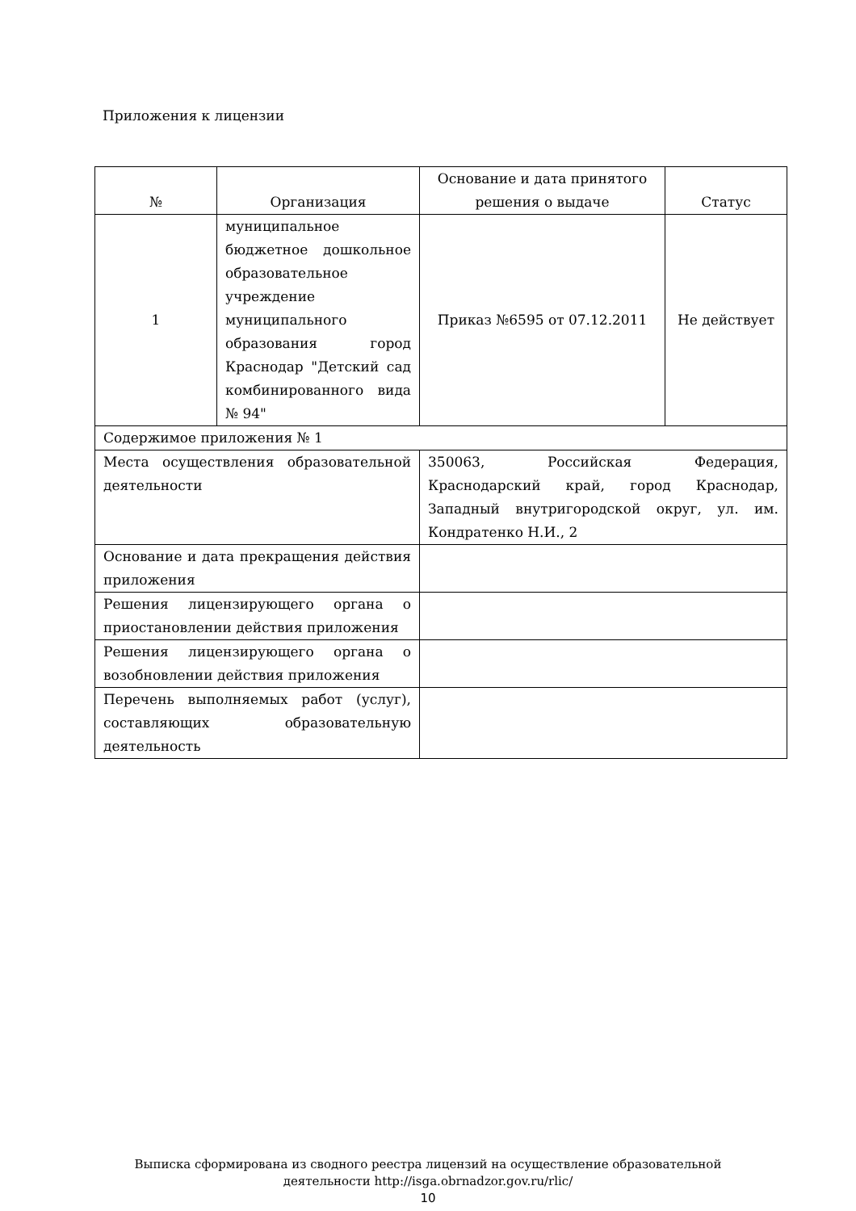Приложения к лицензии
| № | Организация | Основание и дата принятого решения о выдаче | Статус |
| --- | --- | --- | --- |
| 1 | муниципальное бюджетное дошкольное образовательное учреждение муниципального образования город Краснодар "Детский сад комбинированного вида № 94" | Приказ №6595 от 07.12.2011 | Не действует |
| Содержимое приложения № 1 | | | |
| Места осуществления образовательной деятельности | | 350063, Российская Федерация, Краснодарский край, город Краснодар, Западный внутригородской округ, ул. им. Кондратенко Н.И., 2 | |
| Основание и дата прекращения действия приложения | | | |
| Решения лицензирующего органа о приостановлении действия приложения | | | |
| Решения лицензирующего органа о возобновлении действия приложения | | | |
| Перечень выполняемых работ (услуг), составляющих образовательную деятельность | | | |
Выписка сформирована из сводного реестра лицензий на осуществление образовательной
деятельности http://isga.obrnadzor.gov.ru/rlic/
10